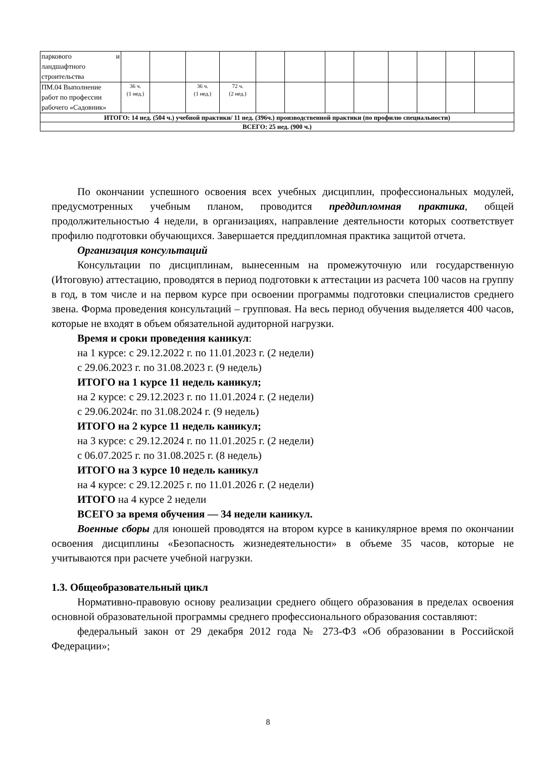| паркового и ландшафтного строительства | | | | | | | | | | | | |
| ПМ.04 Выполнение работ по профессии рабочего «Садовник» | 36 ч. (1 нед.) | | 36 ч. (1 нед.) | 72 ч. (2 нед.) | | | | | | | | |
| ИТОГО: 14 нед. (504 ч.) учебной практики/ 11 нед. (396ч.) производственной практики (по профилю специальности) | | | | | | | | | | | | |
| ВСЕГО: 25 нед. (900 ч.) | | | | | | | | | | | | |
По окончании успешного освоения всех учебных дисциплин, профессиональных модулей, предусмотренных учебным планом, проводится преддипломная практика, общей продолжительностью 4 недели, в организациях, направление деятельности которых соответствует профилю подготовки обучающихся. Завершается преддипломная практика защитой отчета.
Организация консультаций
Консультации по дисциплинам, вынесенным на промежуточную или государственную (Итоговую) аттестацию, проводятся в период подготовки к аттестации из расчета 100 часов на группу в год, в том числе и на первом курсе при освоении программы подготовки специалистов среднего звена. Форма проведения консультаций – групповая. На весь период обучения выделяется 400 часов, которые не входят в объем обязательной аудиторной нагрузки.
Время и сроки проведения каникул:
на 1 курсе: с 29.12.2022 г. по 11.01.2023 г. (2 недели)
с 29.06.2023 г. по 31.08.2023 г. (9 недель)
ИТОГО на 1 курсе 11 недель каникул;
на 2 курсе: с 29.12.2023 г. по 11.01.2024 г. (2 недели)
с 29.06.2024г. по 31.08.2024 г. (9 недель)
ИТОГО на 2 курсе 11 недель каникул;
на 3 курсе: с 29.12.2024 г. по 11.01.2025 г. (2 недели)
с 06.07.2025 г. по 31.08.2025 г. (8 недель)
ИТОГО на 3 курсе 10 недель каникул
на 4 курсе: с 29.12.2025 г. по 11.01.2026 г. (2 недели)
ИТОГО на 4 курсе 2 недели
ВСЕГО за время обучения — 34 недели каникул.
Военные сборы для юношей проводятся на втором курсе в каникулярное время по окончании освоения дисциплины «Безопасность жизнедеятельности» в объеме 35 часов, которые не учитываются при расчете учебной нагрузки.
1.3. Общеобразовательный цикл
Нормативно-правовую основу реализации среднего общего образования в пределах освоения основной образовательной программы среднего профессионального образования составляют:
федеральный закон от 29 декабря 2012 года № 273-ФЗ «Об образовании в Российской Федерации»;
8